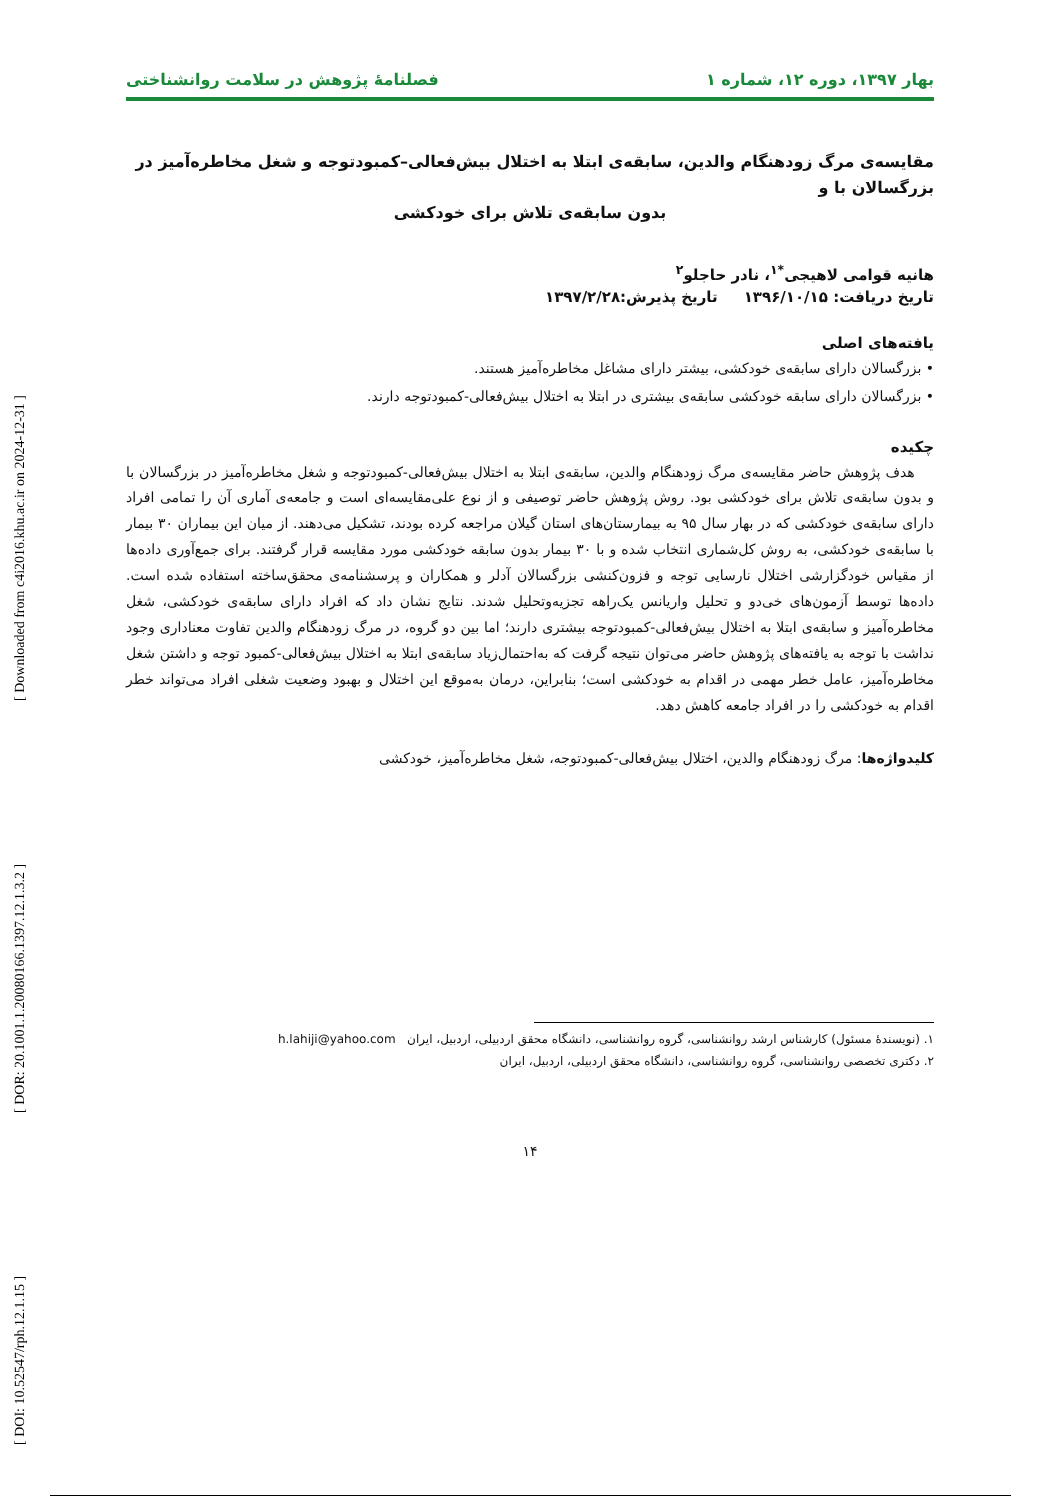بهار ۱۳۹۷، دوره ۱۲، شماره ۱ فصلنامهٔ پژوهش در سلامت روانشناختی
مقایسه‌ی مرگ زودهنگام والدین، سابقه‌ی ابتلا به اختلال بیش‌فعالی–کمبودتوجه و شغل مخاطره‌آمیز در بزرگسالان با و
بدون سابقه‌ی تلاش برای خودکشی
هانیه قوامی لاهیجی<sup>*۱</sup>، نادر حاجلو<sup>۲</sup>
تاریخ دریافت: ۱۳۹۶/۱۰/۱۵ تاریخ پذیرش:۱۳۹۷/۲/۲۸
یافته‌های اصلی
• بزرگسالان دارای سابقه‌ی خودکشی، بیشتر دارای مشاغل مخاطره‌آمیز هستند.
• بزرگسالان دارای سابقه خودکشی سابقه‌ی بیشتری در ابتلا به اختلال بیش‌فعالی-کمبودتوجه دارند.
چکیده
هدف پژوهش حاضر مقایسه‌ی مرگ زودهنگام والدین، سابقه‌ی ابتلا به اختلال بیش‌فعالی-کمبودتوجه و شغل مخاطره‌آمیز در بزرگسالان با و بدون سابقه‌ی تلاش برای خودکشی بود. روش پژوهش حاضر توصیفی و از نوع علی‌مقایسه‌ای است و جامعه‌ی آماری آن را تمامی افراد دارای سابقه‌ی خودکشی که در بهار سال ۹۵ به بیمارستان‌های استان گیلان مراجعه کرده بودند، تشکیل می‌دهند. از میان این بیماران ۳۰ بیمار با سابقه‌ی خودکشی، به روش کل‌شماری انتخاب شده و با ۳۰ بیمار بدون سابقه خودکشی مورد مقایسه قرار گرفتند. برای جمع‌آوری داده‌ها از مقیاس خودگزارشی اختلال نارسایی توجه و فزون‌کنشی بزرگسالان آدلر و همکاران و پرسشنامه‌ی محقق‌ساخته استفاده شده است. داده‌ها توسط آزمون‌های خی‌دو و تحلیل واریانس یک‌راهه تجزیه‌وتحلیل شدند. نتایج نشان داد که افراد دارای سابقه‌ی خودکشی، شغل مخاطره‌آمیز و سابقه‌ی ابتلا به اختلال بیش‌فعالی-کمبودتوجه بیشتری دارند؛ اما بین دو گروه، در مرگ زودهنگام والدین تفاوت معناداری وجود نداشت با توجه به یافته‌های پژوهش حاضر می‌توان نتیجه گرفت که به‌احتمال‌زیاد سابقه‌ی ابتلا به اختلال بیش‌فعالی-کمبود توجه و داشتن شغل مخاطره‌آمیز، عامل خطر مهمی در اقدام به خودکشی است؛ بنابراین، درمان به‌موقع این اختلال و بهبود وضعیت شغلی افراد می‌تواند خطر اقدام به خودکشی را در افراد جامعه کاهش دهد.
کلیدواژه‌ها: مرگ زودهنگام والدین، اختلال بیش‌فعالی-کمبودتوجه، شغل مخاطره‌آمیز، خودکشی
۱. (نویسندهٔ مسئول) کارشناس ارشد روانشناسی، گروه روانشناسی، دانشگاه محقق اردبیلی، اردبیل، ایران h.lahiji@yahoo.com
۲. دکتری تخصصی روانشناسی، گروه روانشناسی، دانشگاه محقق اردبیلی، اردبیل، ایران
۱۴
[ DOI: 10.52547/rph.12.1.15 ] [ DOR: 20.1001.1.20080166.1397.12.1.3.2 ] [ Downloaded from c4i2016.khu.ac.ir on 2024-12-31 ]